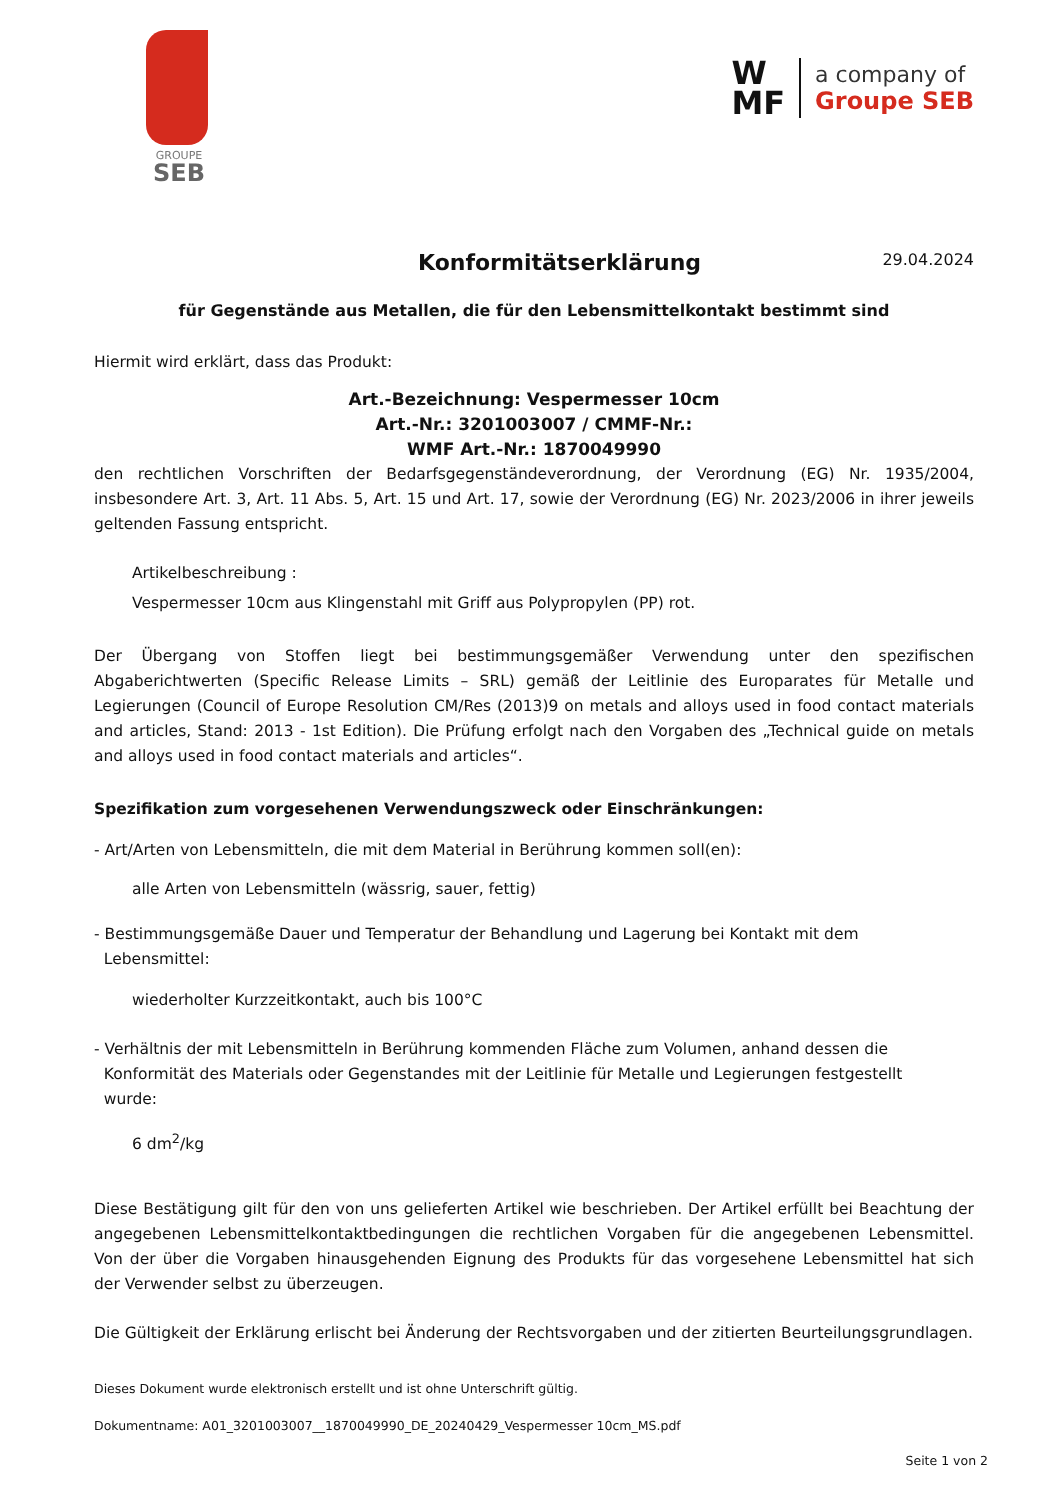GROUPE
SEB
W
MF
a company of
Groupe SEB
Konformitätserklärung
29.04.2024
für Gegenstände aus Metallen, die für den Lebensmittelkontakt bestimmt sind
Hiermit wird erklärt, dass das Produkt:
Art.-Bezeichnung: Vespermesser 10cm
Art.-Nr.: 3201003007 / CMMF-Nr.:
WMF Art.-Nr.: 1870049990
den rechtlichen Vorschriften der Bedarfsgegenständeverordnung, der Verordnung (EG) Nr. 1935/2004, insbesondere Art. 3, Art. 11 Abs. 5, Art. 15 und Art. 17, sowie der Verordnung (EG) Nr. 2023/2006 in ihrer jeweils geltenden Fassung entspricht.
Artikelbeschreibung :
Vespermesser 10cm aus Klingenstahl mit Griff aus Polypropylen (PP) rot.
Der Übergang von Stoffen liegt bei bestimmungsgemäßer Verwendung unter den spezifischen Abgaberichtwerten (Specific Release Limits – SRL) gemäß der Leitlinie des Europarates für Metalle und Legierungen (Council of Europe Resolution CM/Res (2013)9 on metals and alloys used in food contact materials and articles, Stand: 2013 - 1st Edition). Die Prüfung erfolgt nach den Vorgaben des „Technical guide on metals and alloys used in food contact materials and articles“.
Spezifikation zum vorgesehenen Verwendungszweck oder Einschränkungen:
- Art/Arten von Lebensmitteln, die mit dem Material in Berührung kommen soll(en):
alle Arten von Lebensmitteln (wässrig, sauer, fettig)
- Bestimmungsgemäße Dauer und Temperatur der Behandlung und Lagerung bei Kontakt mit dem
Lebensmittel:
wiederholter Kurzzeitkontakt, auch bis 100°C
- Verhältnis der mit Lebensmitteln in Berührung kommenden Fläche zum Volumen, anhand dessen die
Konformität des Materials oder Gegenstandes mit der Leitlinie für Metalle und Legierungen festgestellt
wurde:
6 dm<sup>2</sup>/kg
Diese Bestätigung gilt für den von uns gelieferten Artikel wie beschrieben. Der Artikel erfüllt bei Beachtung der angegebenen Lebensmittelkontaktbedingungen die rechtlichen Vorgaben für die angegebenen Lebensmittel. Von der über die Vorgaben hinausgehenden Eignung des Produkts für das vorgesehene Lebensmittel hat sich der Verwender selbst zu überzeugen.
Die Gültigkeit der Erklärung erlischt bei Änderung der Rechtsvorgaben und der zitierten Beurteilungsgrundlagen.
Dieses Dokument wurde elektronisch erstellt und ist ohne Unterschrift gültig.
Dokumentname: A01_3201003007__1870049990_DE_20240429_Vespermesser 10cm_MS.pdf
Seite 1 von 2